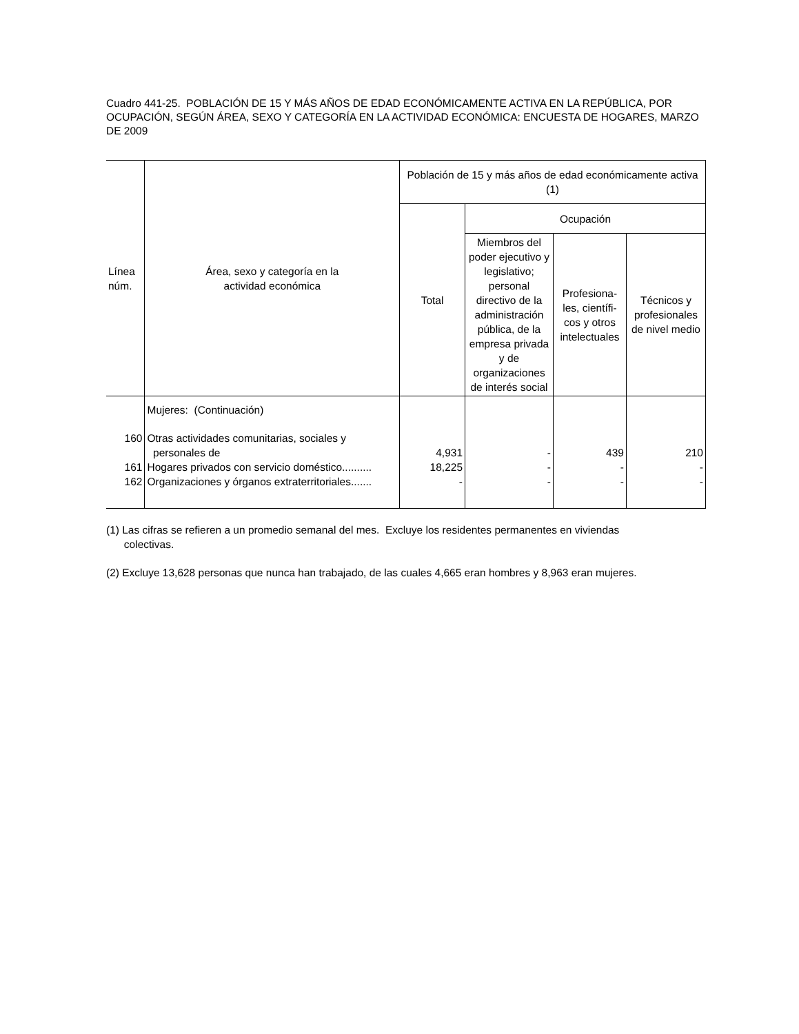Cuadro 441-25. POBLACIÓN DE 15 Y MÁS AÑOS DE EDAD ECONÓMICAMENTE ACTIVA EN LA REPÚBLICA, POR OCUPACIÓN, SEGÚN ÁREA, SEXO Y CATEGORÍA EN LA ACTIVIDAD ECONÓMICA: ENCUESTA DE HOGARES, MARZO DE 2009
| Línea núm. | Área, sexo y categoría en la actividad económica | Población de 15 y más años de edad económicamente activa (1) | | | |
| --- | --- | --- | --- | --- | --- |
| | | Total | Ocupación | | |
| | | | Miembros del poder ejecutivo y legislativo; personal directivo de la administración pública, de la empresa privada y de organizaciones de interés social | Profesiona-les, científi-cos y otros intelectuales | Técnicos y profesionales de nivel medio |
| | Mujeres: (Continuación) | | | | |
| 160 | Otras actividades comunitarias, sociales y personales de | 4,931 | - | 439 | 210 |
| 161 | Hogares privados con servicio doméstico.......... | 18,225 | - | - | - |
| 162 | Organizaciones y órganos extraterritoriales....... | - | - | - | - |
(1) Las cifras se refieren a un promedio semanal del mes. Excluye los residentes permanentes en viviendas
colectivas.
(2) Excluye 13,628 personas que nunca han trabajado, de las cuales 4,665 eran hombres y 8,963 eran mujeres.